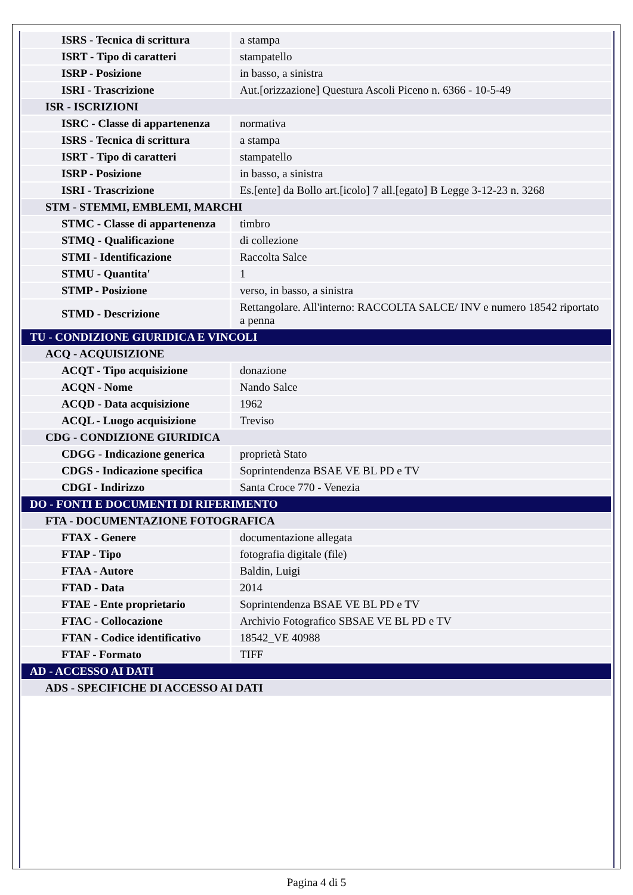| ISRS - Tecnica di scrittura | a stampa |
| ISRT - Tipo di caratteri | stampatello |
| ISRP - Posizione | in basso, a sinistra |
| ISRI - Trascrizione | Aut.[orizzazione] Questura Ascoli Piceno n. 6366 - 10-5-49 |
| ISR - ISCRIZIONI | |
| ISRC - Classe di appartenenza | normativa |
| ISRS - Tecnica di scrittura | a stampa |
| ISRT - Tipo di caratteri | stampatello |
| ISRP - Posizione | in basso, a sinistra |
| ISRI - Trascrizione | Es.[ente] da Bollo art.[icolo] 7 all.[egato] B Legge 3-12-23 n. 3268 |
| STM - STEMMI, EMBLEMI, MARCHI | |
| STMC - Classe di appartenenza | timbro |
| STMQ - Qualificazione | di collezione |
| STMI - Identificazione | Raccolta Salce |
| STMU - Quantita' | 1 |
| STMP - Posizione | verso, in basso, a sinistra |
| STMD - Descrizione | Rettangolare. All'interno: RACCOLTA SALCE/ INV e numero 18542 riportato a penna |
| TU - CONDIZIONE GIURIDICA E VINCOLI | |
| ACQ - ACQUISIZIONE | |
| ACQT - Tipo acquisizione | donazione |
| ACQN - Nome | Nando Salce |
| ACQD - Data acquisizione | 1962 |
| ACQL - Luogo acquisizione | Treviso |
| CDG - CONDIZIONE GIURIDICA | |
| CDGG - Indicazione generica | proprietà Stato |
| CDGS - Indicazione specifica | Soprintendenza BSAE VE BL PD e TV |
| CDGI - Indirizzo | Santa Croce 770 - Venezia |
| DO - FONTI E DOCUMENTI DI RIFERIMENTO | |
| FTA - DOCUMENTAZIONE FOTOGRAFICA | |
| FTAX - Genere | documentazione allegata |
| FTAP - Tipo | fotografia digitale (file) |
| FTAA - Autore | Baldin, Luigi |
| FTAD - Data | 2014 |
| FTAE - Ente proprietario | Soprintendenza BSAE VE BL PD e TV |
| FTAC - Collocazione | Archivio Fotografico SBSAE VE BL PD e TV |
| FTAN - Codice identificativo | 18542_VE 40988 |
| FTAF - Formato | TIFF |
| AD - ACCESSO AI DATI | |
| ADS - SPECIFICHE DI ACCESSO AI DATI | |
Pagina 4 di 5